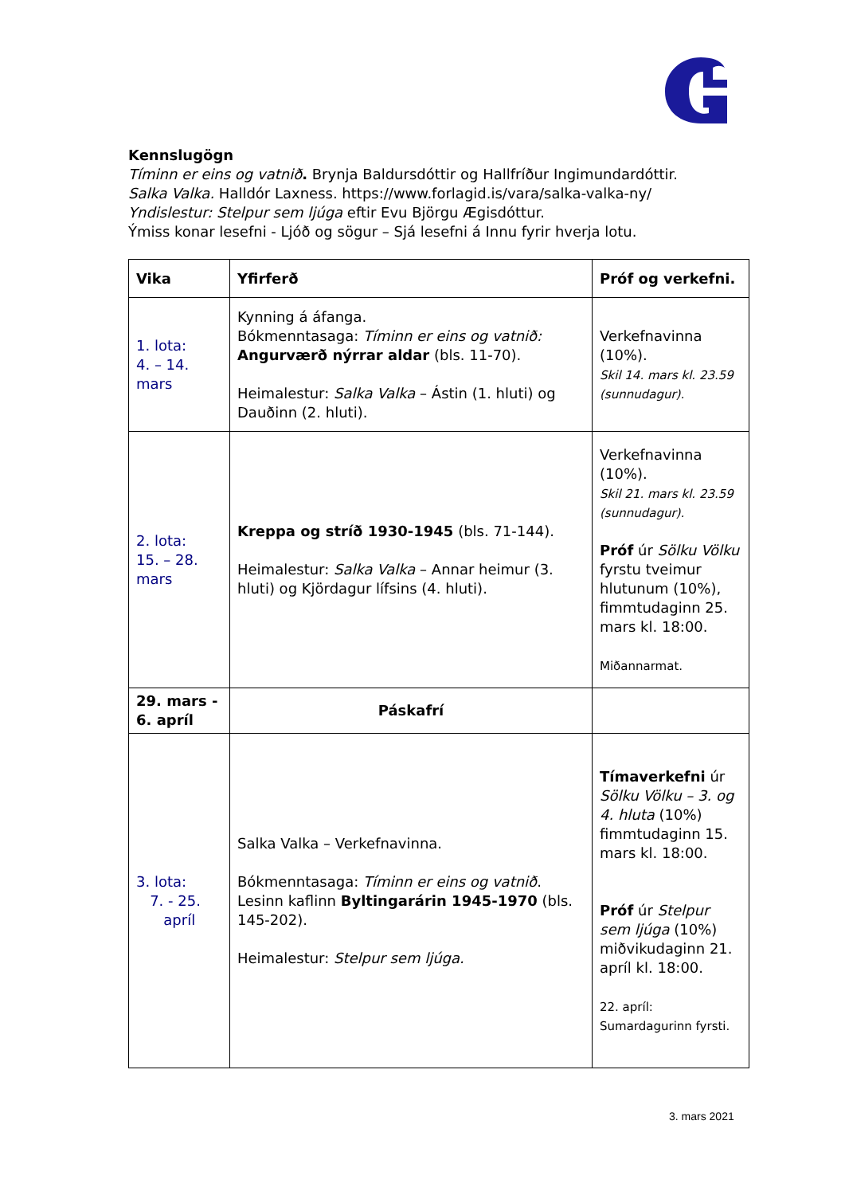Kennslugögn
Tíminn er eins og vatnið. Brynja Baldursdóttir og Hallfríður Ingimundardóttir.
Salka Valka. Halldór Laxness. https://www.forlagid.is/vara/salka-valka-ny/
Yndislestur: Stelpur sem ljúga eftir Evu Björgu Ægisdóttur.
Ýmiss konar lesefni - Ljóð og sögur – Sjá lesefni á Innu fyrir hverja lotu.
| Vika | Yfirferð | Próf og verkefni. |
| --- | --- | --- |
| 1. lota: 4. – 14. mars | Kynning á áfanga. Bókmenntasaga: Tíminn er eins og vatnið: Angurværð nýrrar aldar (bls. 11-70). Heimalestur: Salka Valka – Ástin (1. hluti) og Dauðinn (2. hluti). | Verkefnavinna (10%). Skil 14. mars kl. 23.59 (sunnudagur). |
| 2. lota: 15. – 28. mars | Kreppa og stríð 1930-1945 (bls. 71-144). Heimalestur: Salka Valka – Annar heimur (3. hluti) og Kjördagur lífsins (4. hluti). | Verkefnavinna (10%). Skil 21. mars kl. 23.59 (sunnudagur). Próf úr Sölku Völku fyrstu tveimur hlutunum (10%), fimmtudaginn 25. mars kl. 18:00. Miðannarmat. |
| 29. mars - 6. apríl | Páskafrí | |
| 3. lota: 7. - 25. apríl | Salka Valka – Verkefnavinna. Bókmenntasaga: Tíminn er eins og vatnið . Lesinn kaflinn Byltingarárin 1945-1970 (bls. 145-202). Heimalestur: Stelpur sem ljúga. | Tímaverkefni úr Sölku Völku – 3. og 4. hluta (10%) fimmtudaginn 15. mars kl. 18:00. Próf úr Stelpur sem ljúga (10%) miðvikudaginn 21. apríl kl. 18:00. 22. apríl: Sumardagurinn fyrsti. |
3. mars 2021